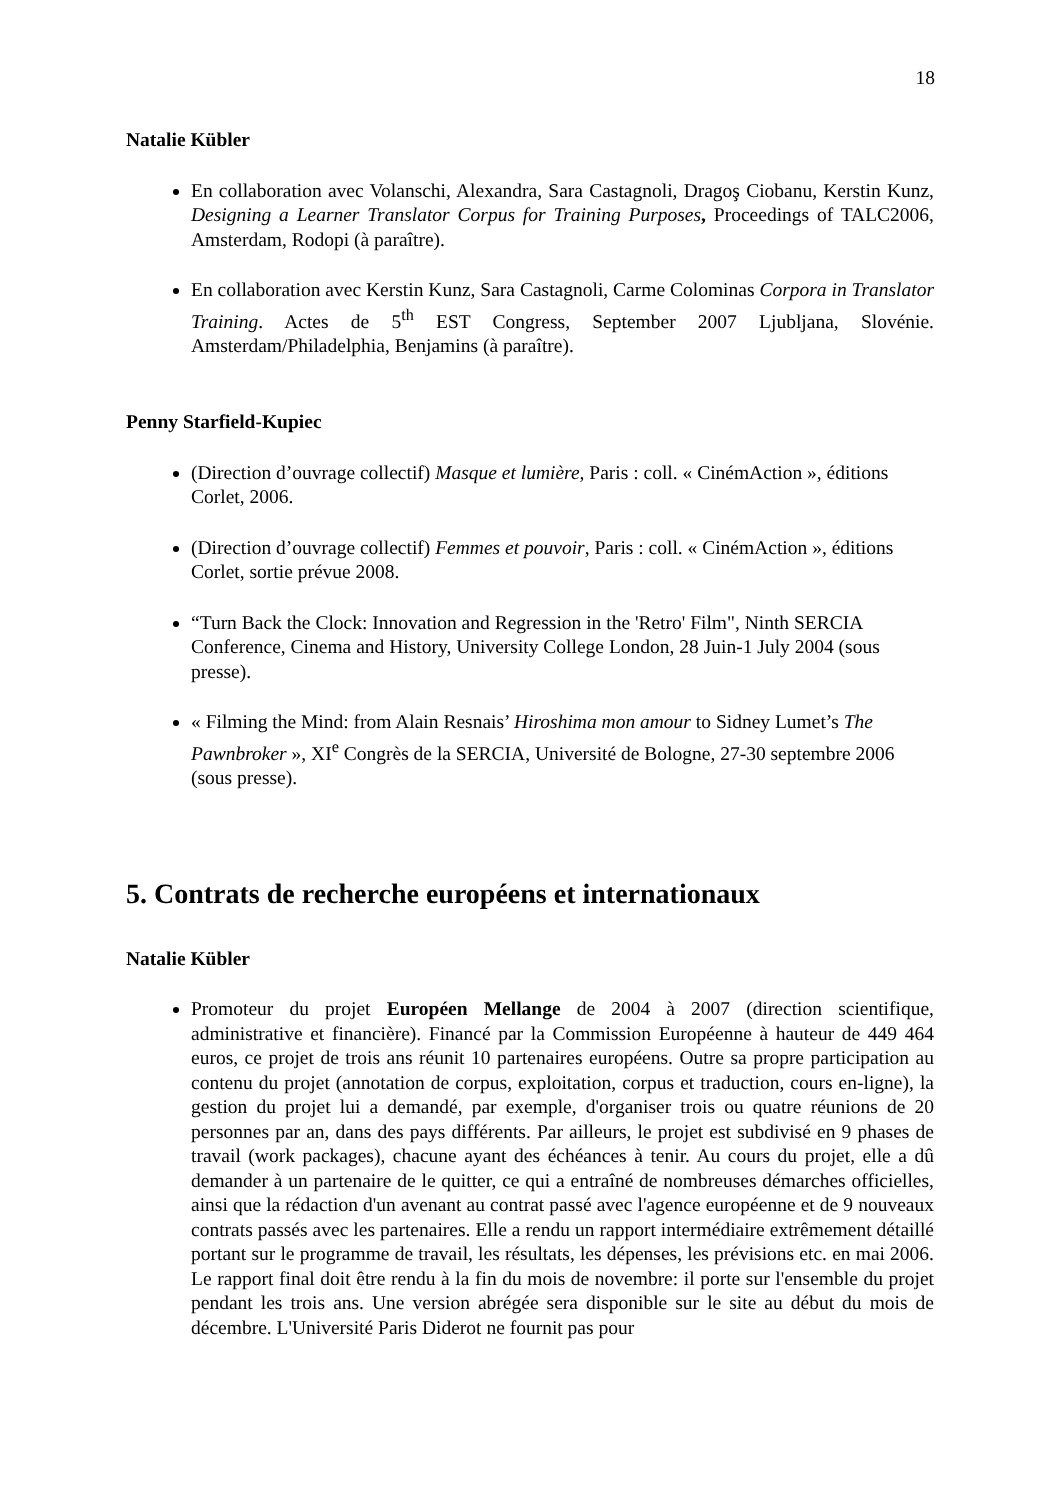18
Natalie Kübler
En collaboration avec Volanschi, Alexandra, Sara Castagnoli, Dragoş Ciobanu, Kerstin Kunz, Designing a Learner Translator Corpus for Training Purposes, Proceedings of TALC2006, Amsterdam, Rodopi (à paraître).
En collaboration avec Kerstin Kunz, Sara Castagnoli, Carme Colominas Corpora in Translator Training. Actes de 5<sup>th</sup> EST Congress, September 2007 Ljubljana, Slovénie. Amsterdam/Philadelphia, Benjamins (à paraître).
Penny Starfield-Kupiec
(Direction d’ouvrage collectif) Masque et lumière, Paris : coll. « CinémAction », éditions Corlet, 2006.
(Direction d’ouvrage collectif) Femmes et pouvoir, Paris : coll. « CinémAction », éditions Corlet, sortie prévue 2008.
“Turn Back the Clock: Innovation and Regression in the 'Retro' Film", Ninth SERCIA Conference, Cinema and History, University College London, 28 Juin-1 July 2004 (sous presse).
« Filming the Mind: from Alain Resnais’ Hiroshima mon amour to Sidney Lumet’s The Pawnbroker », XI<sup>e</sup> Congrès de la SERCIA, Université de Bologne, 27-30 septembre 2006 (sous presse).
5. Contrats de recherche européens et internationaux
Natalie Kübler
Promoteur du projet Européen Mellange de 2004 à 2007 (direction scientifique, administrative et financière). Financé par la Commission Européenne à hauteur de 449 464 euros, ce projet de trois ans réunit 10 partenaires européens. Outre sa propre participation au contenu du projet (annotation de corpus, exploitation, corpus et traduction, cours en-ligne), la gestion du projet lui a demandé, par exemple, d'organiser trois ou quatre réunions de 20 personnes par an, dans des pays différents. Par ailleurs, le projet est subdivisé en 9 phases de travail (work packages), chacune ayant des échéances à tenir. Au cours du projet, elle a dû demander à un partenaire de le quitter, ce qui a entraîné de nombreuses démarches officielles, ainsi que la rédaction d'un avenant au contrat passé avec l'agence européenne et de 9 nouveaux contrats passés avec les partenaires. Elle a rendu un rapport intermédiaire extrêmement détaillé portant sur le programme de travail, les résultats, les dépenses, les prévisions etc. en mai 2006. Le rapport final doit être rendu à la fin du mois de novembre: il porte sur l'ensemble du projet pendant les trois ans. Une version abrégée sera disponible sur le site au début du mois de décembre. L'Université Paris Diderot ne fournit pas pour